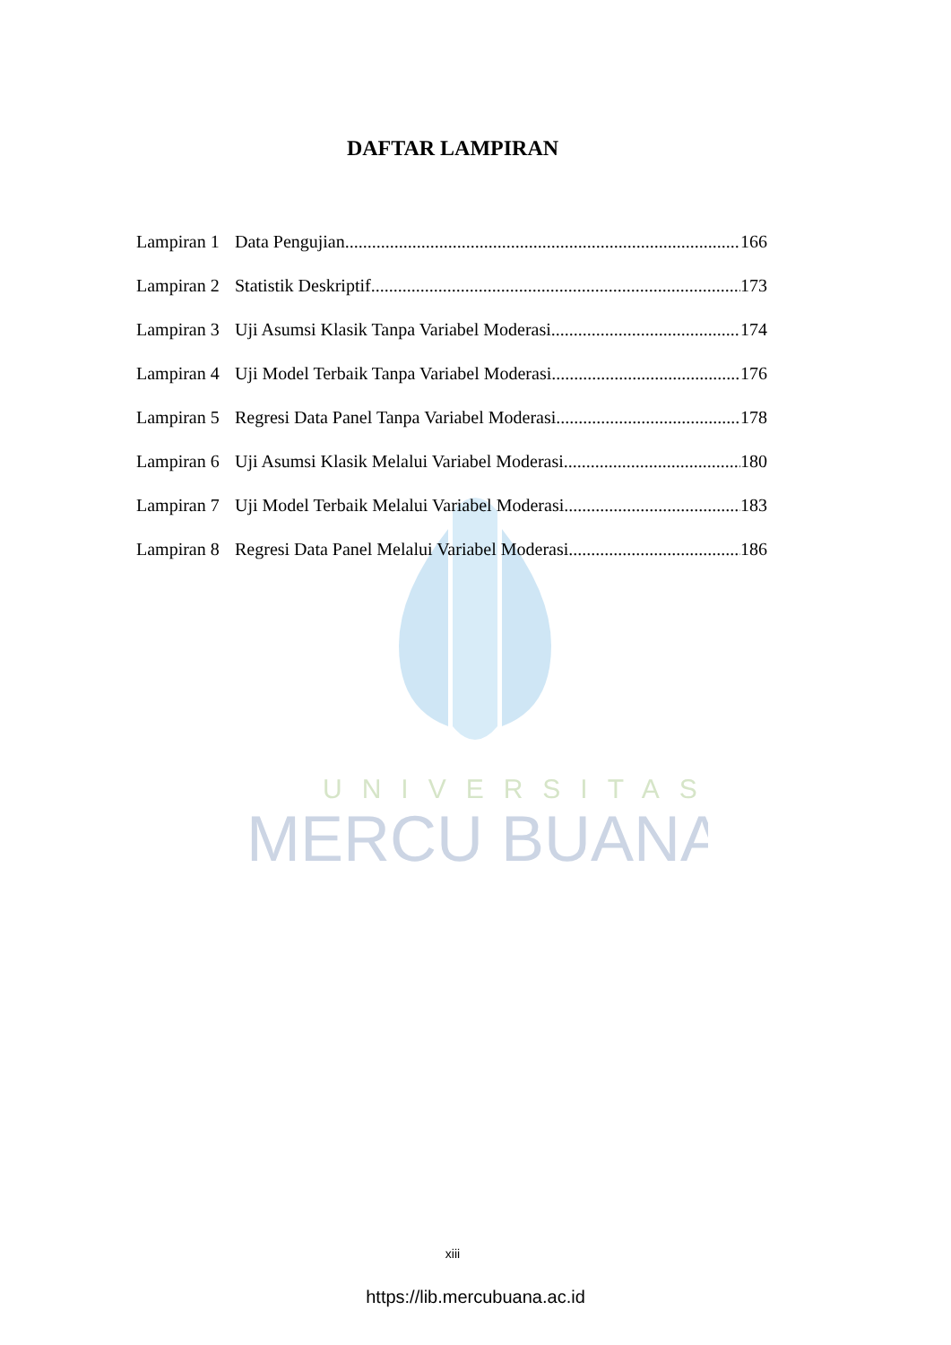UNIVERSITAS
MERCU BUANA
DAFTAR LAMPIRAN
Lampiran 1 Data Pengujian 166
Lampiran 2 Statistik Deskriptif 173
Lampiran 3 Uji Asumsi Klasik Tanpa Variabel Moderasi 174
Lampiran 4 Uji Model Terbaik Tanpa Variabel Moderasi 176
Lampiran 5 Regresi Data Panel Tanpa Variabel Moderasi 178
Lampiran 6 Uji Asumsi Klasik Melalui Variabel Moderasi 180
Lampiran 7 Uji Model Terbaik Melalui Variabel Moderasi 183
Lampiran 8 Regresi Data Panel Melalui Variabel Moderasi 186
xiii
https://lib.mercubuana.ac.id